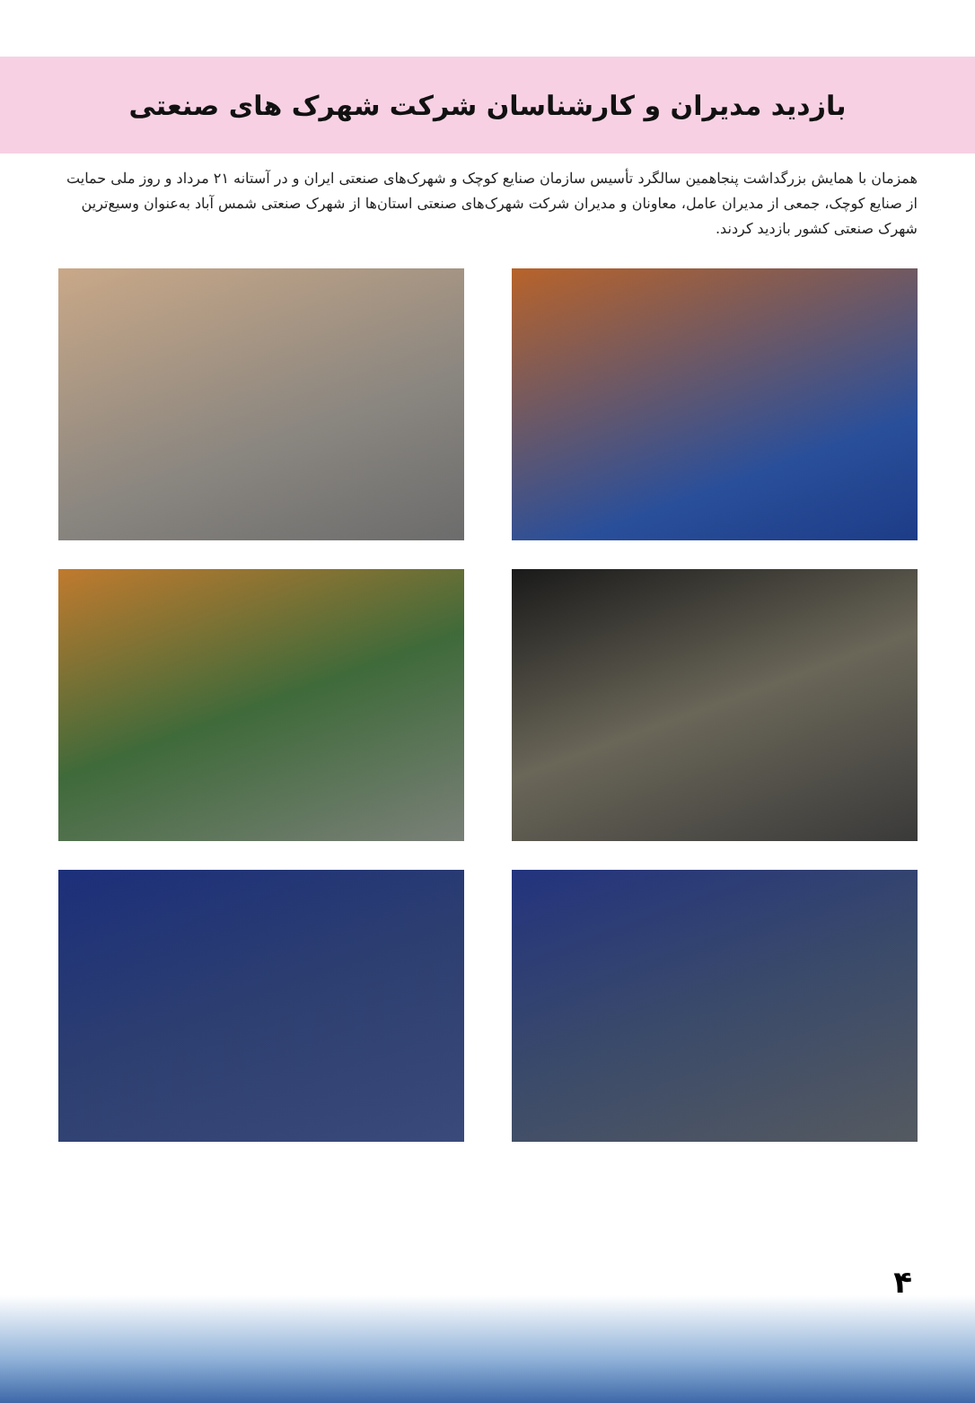بازدید مدیران و کارشناسان شرکت شهرک های صنعتی
همزمان با همایش بزرگداشت پنجاهمین سالگرد تأسیس سازمان صنایع کوچک و شهرک‌های صنعتی ایران و در آستانه ۲۱ مرداد و روز ملی حمایت از صنایع کوچک، جمعی از مدیران عامل، معاونان و مدیران شرکت شهرک‌های صنعتی استان‌ها از شهرک صنعتی شمس آباد به‌عنوان وسیع‌ترین شهرک صنعتی کشور بازدید کردند.
۴